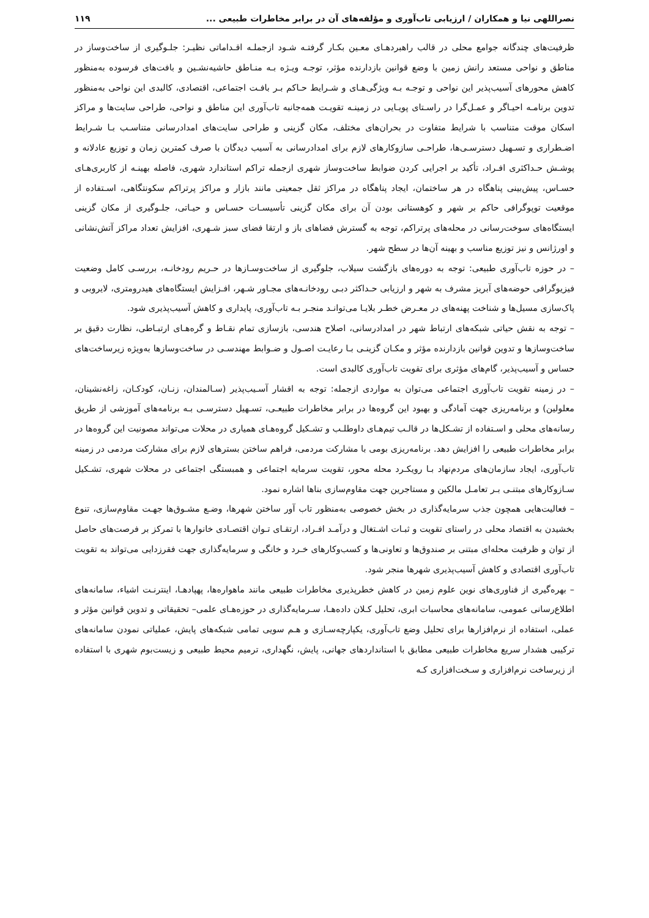نصراللهی نیا و همکاران / ارزیابی تاب‌آوری و مؤلفه‌های آن در برابر مخاطرات طبیعی ... ۱۱۹
ظرفیت‌های چندگانه جوامع محلی در قالب راهبردهـای معـین بکـار گرفتـه شـود ازجملـه اقـداماتی نظیـر: جلـوگیری از ساخت‌وساز در مناطق و نواحی مستعد رانش زمین با وضع قوانین بازدارنده مؤثر، توجـه ویـژه بـه منـاطق حاشیه‌نشـین و بافت‌های فرسوده به‌منظور کاهش محورهای آسیب‌پذیر این نواحی و توجـه بـه ویژگی‌هـای و شـرایط حـاکم بـر بافـت اجتماعی، اقتصادی، کالبدی این نواحی به‌منظور تدوین برنامـه احیـاگر و عمـل‌گرا در راسـتای پویـایی در زمینـه تقویـت همه‌جانبه تاب‌آوری این مناطق و نواحی، طراحی سایت‌ها و مراکز اسکان موقت متناسب با شرایط متفاوت در بحران‌های مختلف، مکان گزینی و طراحی سایت‌های امدادرسانی متناسـب بـا شـرایط اضـطراری و تسـهیل دسترسـی‌ها، طراحـی سازوکارهای لازم برای امدادرسانی به آسیب دیدگان با صرف کمترین زمان و توزیع عادلانه و پوشـش حـداکثری افـراد، تأکید بر اجرایی کردن ضوابط ساخت‌وساز شهری ازجمله تراکم استاندارد شهری، فاصله بهینـه از کاربری‌هـای حسـاس، پیش‌بینی پناهگاه در هر ساختمان، ایجاد پناهگاه در مراکز ثقل جمعیتی مانند بازار و مراکز پرتراکم سکونتگاهی، اسـتفاده از موقعیت توپوگرافی حاکم بر شهر و کوهستانی بودن آن برای مکان گزینی تأسیسـات حسـاس و حیـاتی، جلـوگیری از مکان گزینی ایستگاه‌های سوخت‌رسانی در محله‌های پرتراکم، توجه به گسترش فضاهای باز و ارتقا فضای سبز شـهری، افزایش تعداد مراکز آتش‌نشانی و اورژانس و نیز توزیع مناسب و بهینه آن‌ها در سطح شهر.
– در حوزه تاب‌آوری طبیعی: توجه به دوره‌های بازگشت سیلاب، جلوگیری از ساخت‌وسـازها در حـریم رودخانـه، بررسـی کامل وضعیت فیزیوگرافی حوضه‌های آبریز مشرف به شهر و ارزیابی حـداکثر دبـی رودخانـه‌های مجـاور شـهر، افـزایش ایستگاه‌های هیدرومتری، لایروبی و پاک‌سازی مسیل‌ها و شناخت پهنه‌های در معـرض خطـر بلایـا می‌توانـد منجـر بـه تاب‌آوری، پایداری و کاهش آسیب‌پذیری شود.
– توجه به نقش حیاتی شبکه‌های ارتباط شهر در امدادرسانی، اصلاح هندسی، بازسازی تمام نقـاط و گره‌هـای ارتبـاطی، نظارت دقیق بر ساخت‌وسازها و تدوین قوانین بازدارنده مؤثر و مکـان گزینـی بـا رعایـت اصـول و ضـوابط مهندسـی در ساخت‌وسازها به‌ویژه زیرساخت‌های حساس و آسیب‌پذیر، گام‌های مؤثری برای تقویت تاب‌آوری کالبدی است.
– در زمینه تقویت تاب‌آوری اجتماعی می‌توان به مواردی ازجمله: توجه به اقشار آسـیب‌پذیر (سـالمندان، زنـان، کودکـان، زاغه‌نشینان، معلولین) و برنامه‌ریزی جهت آمادگی و بهبود این گروه‌ها در برابر مخاطرات طبیعـی، تسـهیل دسترسـی بـه برنامه‌های آموزشی از طریق رسانه‌های محلی و اسـتفاده از تشـکل‌ها در قالـب تیم‌هـای داوطلـب و تشـکیل گروه‌هـای همیاری در محلات می‌تواند مصونیت این گروه‌ها در برابر مخاطرات طبیعی را افزایش دهد. برنامه‌ریزی بومی با مشارکت مردمی، فراهم ساختن بسترهای لازم برای مشارکت مردمی در زمینه تاب‌آوری، ایجاد سازمان‌های مردم‌نهاد بـا رویکـرد محله محور، تقویت سرمایه اجتماعی و همبستگی اجتماعی در محلات شهری، تشـکیل سـازوکارهای مبتنـی بـر تعامـل مالکین و مستاجرین جهت مقاوم‌سازی بناها اشاره نمود.
– فعالیت‌هایی همچون جذب سرمایه‌گذاری در بخش خصوصی به‌منظور تاب آور ساختن شهرها، وضـع مشـوق‌ها جهـت مقاوم‌سازی، تنوع بخشیدن به اقتصاد محلی در راستای تقویت و ثبـات اشـتغال و درآمـد افـراد، ارتقـای تـوان اقتصـادی خانوارها با تمرکز بر فرصت‌های حاصل از توان و ظرفیت محله‌ای مبتنی بر صندوق‌ها و تعاونی‌ها و کسب‌وکارهای خـرد و خانگی و سرمایه‌گذاری جهت فقرزدایی می‌تواند به تقویت تاب‌آوری اقتصادی و کاهش آسیب‌پذیری شهرها منجر شود.
– بهره‌گیری از فناوری‌های نوین علوم زمین در کاهش خطرپذیری مخاطرات طبیعی مانند ماهواره‌ها، پهپادهـا، اینترنـت اشیاء، سامانه‌های اطلاع‌رسانی عمومی، سامانه‌های محاسبات ابری، تحلیل کـلان داده‌هـا، سـرمایه‌گذاری در حوزه‌هـای علمی– تحقیقاتی و تدوین قوانین مؤثر و عملی، استفاده از نرم‌افزارها برای تحلیل وضع تاب‌آوری، یکپارچه‌سـازی و هـم سویی تمامی شبکه‌های پایش، عملیاتی نمودن سامانه‌های ترکیبی هشدار سریع مخاطرات طبیعی مطابق با استانداردهای جهانی، پایش، نگهداری، ترمیم محیط طبیعی و زیست‌بوم شهری با استفاده از زیرساخت نرم‌افزاری و سـخت‌افزاری کـه